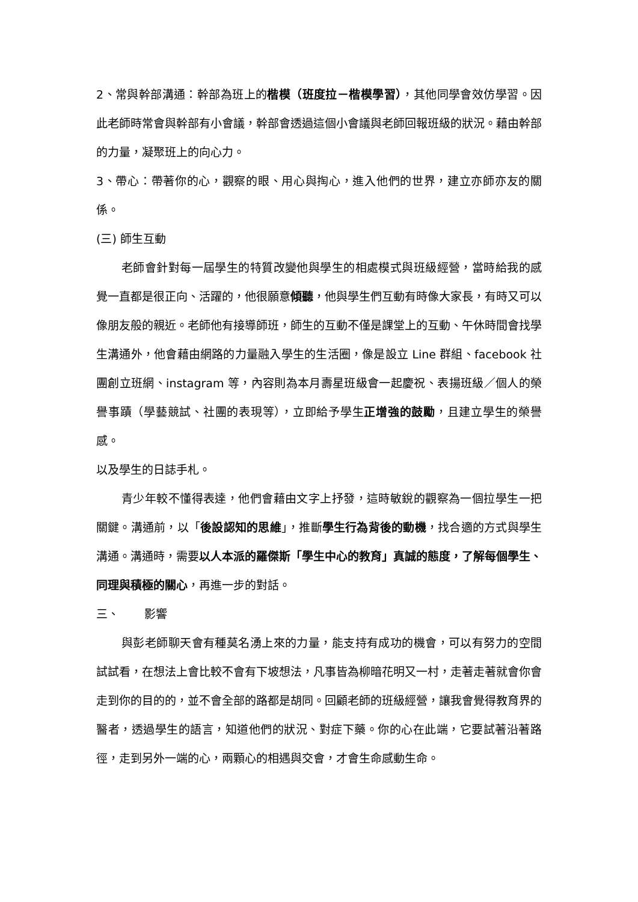2、常與幹部溝通：幹部為班上的楷模（班度拉－楷模學習），其他同學會效仿學習。因此老師時常會與幹部有小會議，幹部會透過這個小會議與老師回報班級的狀況。藉由幹部的力量，凝聚班上的向心力。
3、帶心：帶著你的心，觀察的眼、用心與掏心，進入他們的世界，建立亦師亦友的關係。
(三) 師生互動
老師會針對每一屆學生的特質改變他與學生的相處模式與班級經營，當時給我的感覺一直都是很正向、活躍的，他很願意傾聽，他與學生們互動有時像大家長，有時又可以像朋友般的親近。老師他有接導師班，師生的互動不僅是課堂上的互動、午休時間會找學生溝通外，他會藉由網路的力量融入學生的生活圈，像是設立 Line 群組、facebook 社團創立班網、instagram 等，內容則為本月壽星班級會一起慶祝、表揚班級／個人的榮譽事蹟（學藝競試、社團的表現等），立即給予學生正增強的鼓勵，且建立學生的榮譽感。
以及學生的日誌手札。
青少年較不懂得表達，他們會藉由文字上抒發，這時敏銳的觀察為一個拉學生一把關鍵。溝通前，以「後設認知的思維」，推斷學生行為背後的動機，找合適的方式與學生溝通。溝通時，需要以人本派的羅傑斯「學生中心的教育」真誠的態度，了解每個學生、同理與積極的關心，再進一步的對話。
三、 影響
與彭老師聊天會有種莫名湧上來的力量，能支持有成功的機會，可以有努力的空間試試看，在想法上會比較不會有下坡想法，凡事皆為柳暗花明又一村，走著走著就會你會走到你的目的的，並不會全部的路都是胡同。回顧老師的班級經營，讓我會覺得教育界的醫者，透過學生的語言，知道他們的狀況、對症下藥。你的心在此端，它要試著沿著路徑，走到另外一端的心，兩顆心的相遇與交會，才會生命感動生命。